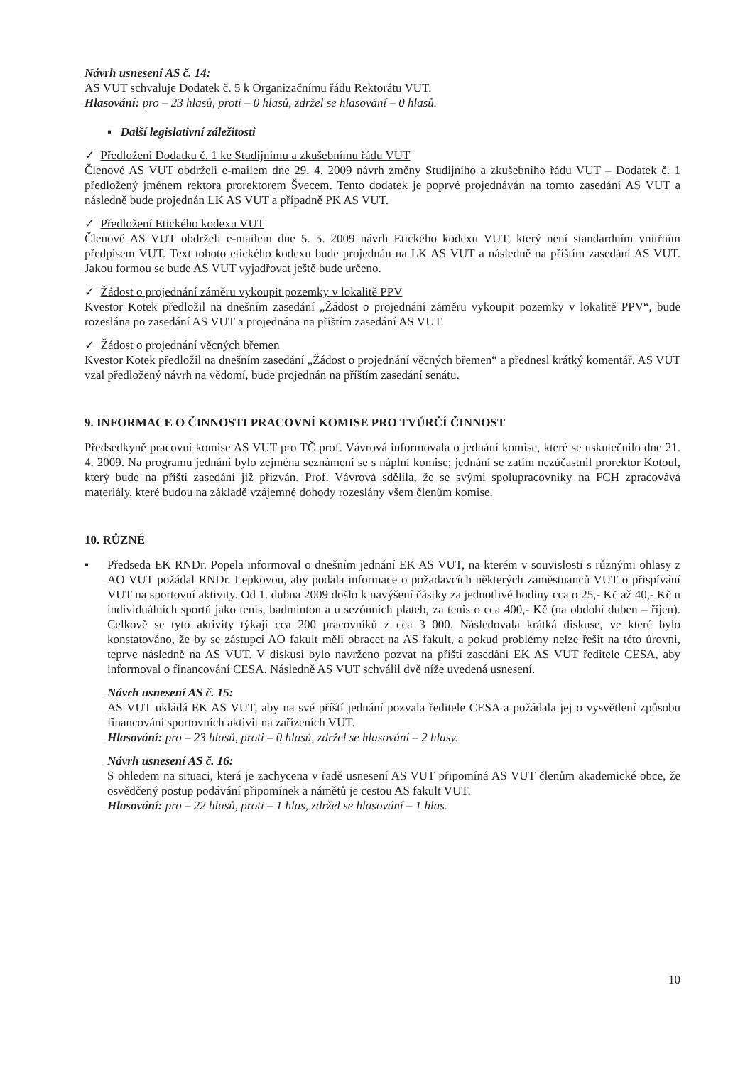Návrh usnesení AS č. 14:
AS VUT schvaluje Dodatek č. 5 k Organizačnímu řádu Rektorátu VUT.
Hlasování: pro – 23 hlasů, proti – 0 hlasů, zdržel se hlasování – 0 hlasů.
▪ Další legislativní záležitosti
✓ Předložení Dodatku č. 1 ke Studijnímu a zkušebnímu řádu VUT
Členové AS VUT obdrželi e-mailem dne 29. 4. 2009 návrh změny Studijního a zkušebního řádu VUT – Dodatek č. 1 předložený jménem rektora prorektorem Švecem. Tento dodatek je poprvé projednáván na tomto zasedání AS VUT a následně bude projednán LK AS VUT a případně PK AS VUT.
✓ Předložení Etického kodexu VUT
Členové AS VUT obdrželi e-mailem dne 5. 5. 2009 návrh Etického kodexu VUT, který není standardním vnitřním předpisem VUT. Text tohoto etického kodexu bude projednán na LK AS VUT a následně na příštím zasedání AS VUT. Jakou formou se bude AS VUT vyjadřovat ještě bude určeno.
✓ Žádost o projednání záměru vykoupit pozemky v lokalitě PPV
Kvestor Kotek předložil na dnešním zasedání „Žádost o projednání záměru vykoupit pozemky v lokalitě PPV“, bude rozeslána po zasedání AS VUT a projednána na příštím zasedání AS VUT.
✓ Žádost o projednání věcných břemen
Kvestor Kotek předložil na dnešním zasedání „Žádost o projednání věcných břemen“ a přednesl krátký komentář. AS VUT vzal předložený návrh na vědomí, bude projednán na příštím zasedání senátu.
9. INFORMACE O ČINNOSTI PRACOVNÍ KOMISE PRO TVŮRČÍ ČINNOST
Předsedkyně pracovní komise AS VUT pro TČ prof. Vávrová informovala o jednání komise, které se uskutečnilo dne 21. 4. 2009. Na programu jednání bylo zejména seznámení se s náplní komise; jednání se zatím nezúčastnil prorektor Kotoul, který bude na příští zasedání již přizván. Prof. Vávrová sdělila, že se svými spolupracovníky na FCH zpracovává materiály, které budou na základě vzájemné dohody rozeslány všem členům komise.
10. RŮZNÉ
▪ Předseda EK RNDr. Popela informoval o dnešním jednání EK AS VUT, na kterém v souvislosti s různými ohlasy z AO VUT požádal RNDr. Lepkovou, aby podala informace o požadavcích některých zaměstnanců VUT o přispívání VUT na sportovní aktivity. Od 1. dubna 2009 došlo k navýšení částky za jednotlivé hodiny cca o 25,- Kč až 40,- Kč u individuálních sportů jako tenis, badminton a u sezónních plateb, za tenis o cca 400,- Kč (na období duben – říjen). Celkově se tyto aktivity týkají cca 200 pracovníků z cca 3 000. Následovala krátká diskuse, ve které bylo konstatováno, že by se zástupci AO fakult měli obracet na AS fakult, a pokud problémy nelze řešit na této úrovni, teprve následně na AS VUT. V diskusi bylo navrženo pozvat na příští zasedání EK AS VUT ředitele CESA, aby informoval o financování CESA. Následně AS VUT schválil dvě níže uvedená usnesení.
Návrh usnesení AS č. 15:
AS VUT ukládá EK AS VUT, aby na své příští jednání pozvala ředitele CESA a požádala jej o vysvětlení způsobu financování sportovních aktivit na zařízeních VUT.
Hlasování: pro – 23 hlasů, proti – 0 hlasů, zdržel se hlasování – 2 hlasy.
Návrh usnesení AS č. 16:
S ohledem na situaci, která je zachycena v řadě usnesení AS VUT připomíná AS VUT členům akademické obce, že osvědčený postup podávání připomínek a námětů je cestou AS fakult VUT.
Hlasování: pro – 22 hlasů, proti – 1 hlas, zdržel se hlasování – 1 hlas.
10